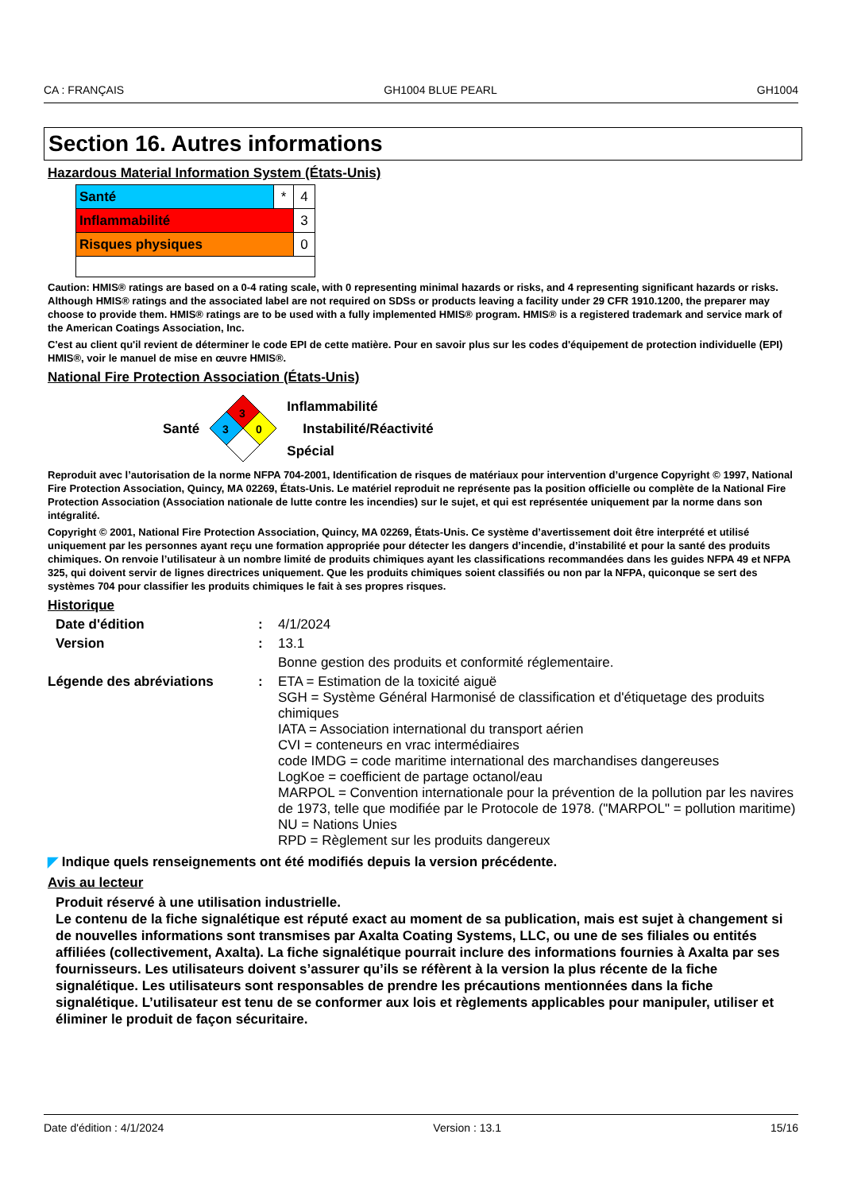CA : FRANÇAIS GH1004 BLUE PEARL GH1004
Section 16. Autres informations
Hazardous Material Information System (États-Unis)
| Santé | * | 4 |
| Inflammabilité | | 3 |
| Risques physiques | | 0 |
Caution: HMIS® ratings are based on a 0-4 rating scale, with 0 representing minimal hazards or risks, and 4 representing significant hazards or risks. Although HMIS® ratings and the associated label are not required on SDSs or products leaving a facility under 29 CFR 1910.1200, the preparer may choose to provide them. HMIS® ratings are to be used with a fully implemented HMIS® program. HMIS® is a registered trademark and service mark of the American Coatings Association, Inc.
C'est au client qu'il revient de déterminer le code EPI de cette matière. Pour en savoir plus sur les codes d'équipement de protection individuelle (EPI) HMIS®, voir le manuel de mise en œuvre HMIS®.
National Fire Protection Association (États-Unis)
Santé
3
3
0
Inflammabilité
Instabilité/Réactivité
Spécial
Reproduit avec l’autorisation de la norme NFPA 704-2001, Identification de risques de matériaux pour intervention d’urgence Copyright © 1997, National Fire Protection Association, Quincy, MA 02269, États-Unis. Le matériel reproduit ne représente pas la position officielle ou complète de la National Fire Protection Association (Association nationale de lutte contre les incendies) sur le sujet, et qui est représentée uniquement par la norme dans son intégralité.
Copyright © 2001, National Fire Protection Association, Quincy, MA 02269, États-Unis. Ce système d’avertissement doit être interprété et utilisé uniquement par les personnes ayant reçu une formation appropriée pour détecter les dangers d’incendie, d’instabilité et pour la santé des produits chimiques. On renvoie l’utilisateur à un nombre limité de produits chimiques ayant les classifications recommandées dans les guides NFPA 49 et NFPA 325, qui doivent servir de lignes directrices uniquement. Que les produits chimiques soient classifiés ou non par la NFPA, quiconque se sert des systèmes 704 pour classifier les produits chimiques le fait à ses propres risques.
Historique
Date d'édition :
4/1/2024
Version :
13.1
Bonne gestion des produits et conformité réglementaire.
Légende des abréviations :
ETA = Estimation de la toxicité aiguë
SGH = Système Général Harmonisé de classification et d'étiquetage des produits chimiques
IATA = Association international du transport aérien
CVI = conteneurs en vrac intermédiaires
code IMDG = code maritime international des marchandises dangereuses
LogKoe = coefficient de partage octanol/eau
MARPOL = Convention internationale pour la prévention de la pollution par les navires de 1973, telle que modifiée par le Protocole de 1978. ("MARPOL" = pollution maritime)
NU = Nations Unies
RPD = Règlement sur les produits dangereux
◤ Indique quels renseignements ont été modifiés depuis la version précédente.
Avis au lecteur
Produit réservé à une utilisation industrielle.
Le contenu de la fiche signalétique est réputé exact au moment de sa publication, mais est sujet à changement si de nouvelles informations sont transmises par Axalta Coating Systems, LLC, ou une de ses filiales ou entités affiliées (collectivement, Axalta). La fiche signalétique pourrait inclure des informations fournies à Axalta par ses fournisseurs. Les utilisateurs doivent s’assurer qu’ils se réfèrent à la version la plus récente de la fiche signalétique. Les utilisateurs sont responsables de prendre les précautions mentionnées dans la fiche signalétique. L’utilisateur est tenu de se conformer aux lois et règlements applicables pour manipuler, utiliser et éliminer le produit de façon sécuritaire.
Date d'édition : 4/1/2024 Version : 13.1 15/16